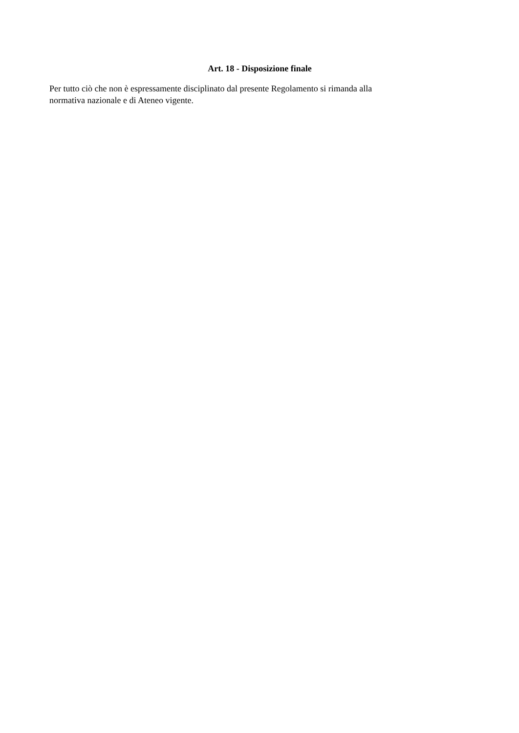Art. 18 - Disposizione finale
Per tutto ciò che non è espressamente disciplinato dal presente Regolamento si rimanda alla
normativa nazionale e di Ateneo vigente.